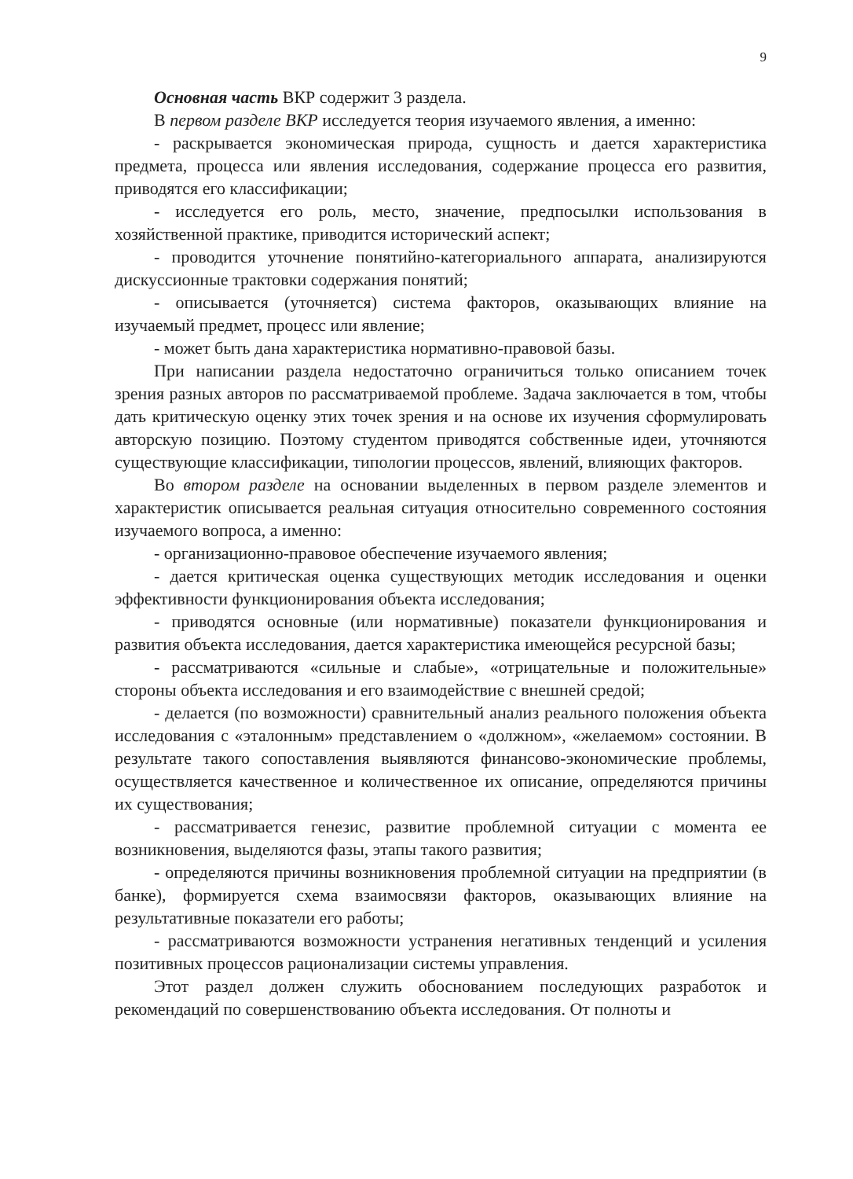9
Основная часть ВКР содержит 3 раздела.
В первом разделе ВКР исследуется теория изучаемого явления, а именно:
- раскрывается экономическая природа, сущность и дается характеристика предмета, процесса или явления исследования, содержание процесса его развития, приводятся его классификации;
- исследуется его роль, место, значение, предпосылки использования в хозяйственной практике, приводится исторический аспект;
- проводится уточнение понятийно-категориального аппарата, анализируются дискуссионные трактовки содержания понятий;
- описывается (уточняется) система факторов, оказывающих влияние на изучаемый предмет, процесс или явление;
- может быть дана характеристика нормативно-правовой базы.
При написании раздела недостаточно ограничиться только описанием точек зрения разных авторов по рассматриваемой проблеме. Задача заключается в том, чтобы дать критическую оценку этих точек зрения и на основе их изучения сформулировать авторскую позицию. Поэтому студентом приводятся собственные идеи, уточняются существующие классификации, типологии процессов, явлений, влияющих факторов.
Во втором разделе на основании выделенных в первом разделе элементов и характеристик описывается реальная ситуация относительно современного состояния изучаемого вопроса, а именно:
- организационно-правовое обеспечение изучаемого явления;
- дается критическая оценка существующих методик исследования и оценки эффективности функционирования объекта исследования;
- приводятся основные (или нормативные) показатели функционирования и развития объекта исследования, дается характеристика имеющейся ресурсной базы;
- рассматриваются «сильные и слабые», «отрицательные и положительные» стороны объекта исследования и его взаимодействие с внешней средой;
- делается (по возможности) сравнительный анализ реального положения объекта исследования с «эталонным» представлением о «должном», «желаемом» состоянии. В результате такого сопоставления выявляются финансово-экономические проблемы, осуществляется качественное и количественное их описание, определяются причины их существования;
- рассматривается генезис, развитие проблемной ситуации с момента ее возникновения, выделяются фазы, этапы такого развития;
- определяются причины возникновения проблемной ситуации на предприятии (в банке), формируется схема взаимосвязи факторов, оказывающих влияние на результативные показатели его работы;
- рассматриваются возможности устранения негативных тенденций и усиления позитивных процессов рационализации системы управления.
Этот раздел должен служить обоснованием последующих разработок и рекомендаций по совершенствованию объекта исследования. От полноты и